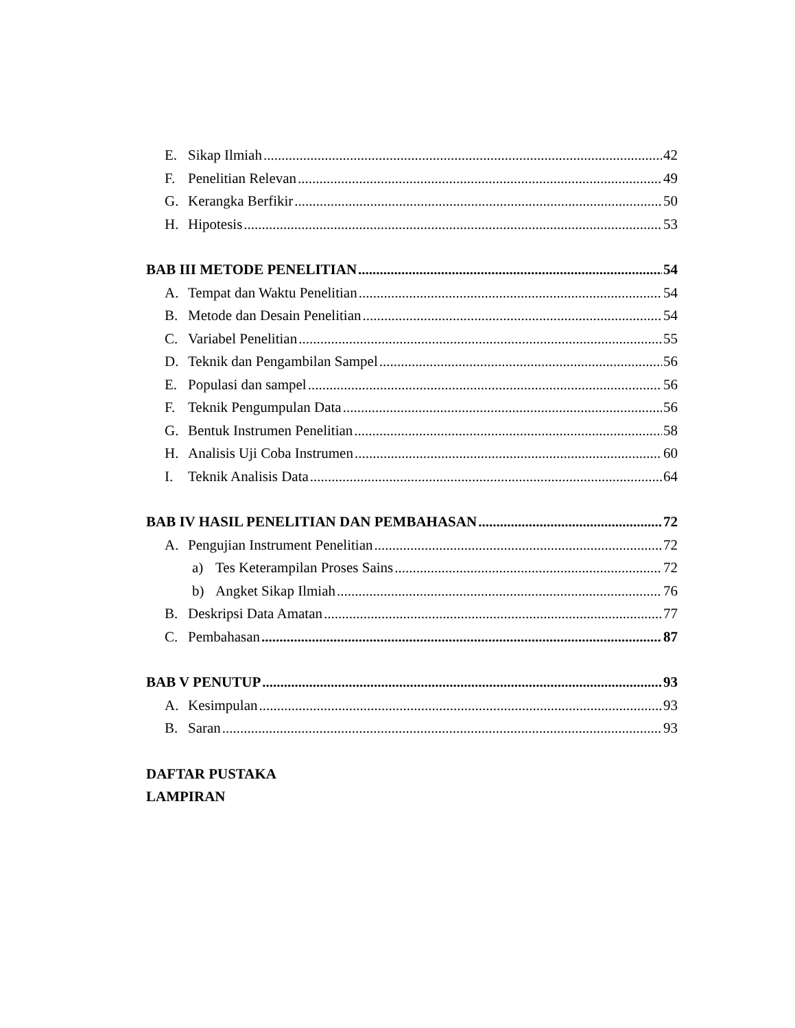E. Sikap Ilmiah 42
F. Penelitian Relevan 49
G. Kerangka Berfikir 50
H. Hipotesis 53
BAB III METODE PENELITIAN 54
A. Tempat dan Waktu Penelitian 54
B. Metode dan Desain Penelitian 54
C. Variabel Penelitian 55
D. Teknik dan Pengambilan Sampel 56
E. Populasi dan sampel 56
F. Teknik Pengumpulan Data 56
G. Bentuk Instrumen Penelitian 58
H. Analisis Uji Coba Instrumen 60
I. Teknik Analisis Data 64
BAB IV HASIL PENELITIAN DAN PEMBAHASAN 72
A. Pengujian Instrument Penelitian 72
a) Tes Keterampilan Proses Sains 72
b) Angket Sikap Ilmiah 76
B. Deskripsi Data Amatan 77
C. Pembahasan 87
BAB V PENUTUP 93
A. Kesimpulan 93
B. Saran 93
DAFTAR PUSTAKA
LAMPIRAN